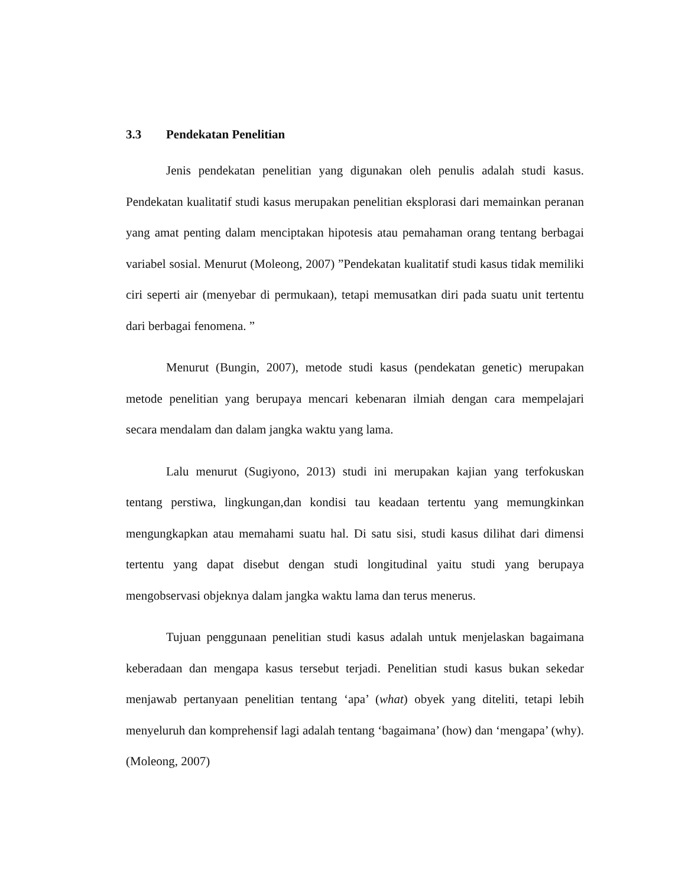3.3 Pendekatan Penelitian
Jenis pendekatan penelitian yang digunakan oleh penulis adalah studi kasus. Pendekatan kualitatif studi kasus merupakan penelitian eksplorasi dari memainkan peranan yang amat penting dalam menciptakan hipotesis atau pemahaman orang tentang berbagai variabel sosial. Menurut (Moleong, 2007) ”Pendekatan kualitatif studi kasus tidak memiliki ciri seperti air (menyebar di permukaan), tetapi memusatkan diri pada suatu unit tertentu dari berbagai fenomena. ”
Menurut (Bungin, 2007), metode studi kasus (pendekatan genetic) merupakan metode penelitian yang berupaya mencari kebenaran ilmiah dengan cara mempelajari secara mendalam dan dalam jangka waktu yang lama.
Lalu menurut (Sugiyono, 2013) studi ini merupakan kajian yang terfokuskan tentang perstiwa, lingkungan,dan kondisi tau keadaan tertentu yang memungkinkan mengungkapkan atau memahami suatu hal. Di satu sisi, studi kasus dilihat dari dimensi tertentu yang dapat disebut dengan studi longitudinal yaitu studi yang berupaya mengobservasi objeknya dalam jangka waktu lama dan terus menerus.
Tujuan penggunaan penelitian studi kasus adalah untuk menjelaskan bagaimana keberadaan dan mengapa kasus tersebut terjadi. Penelitian studi kasus bukan sekedar menjawab pertanyaan penelitian tentang ‘apa’ (what) obyek yang diteliti, tetapi lebih menyeluruh dan komprehensif lagi adalah tentang ‘bagaimana’ (how) dan ‘mengapa’ (why). (Moleong, 2007)